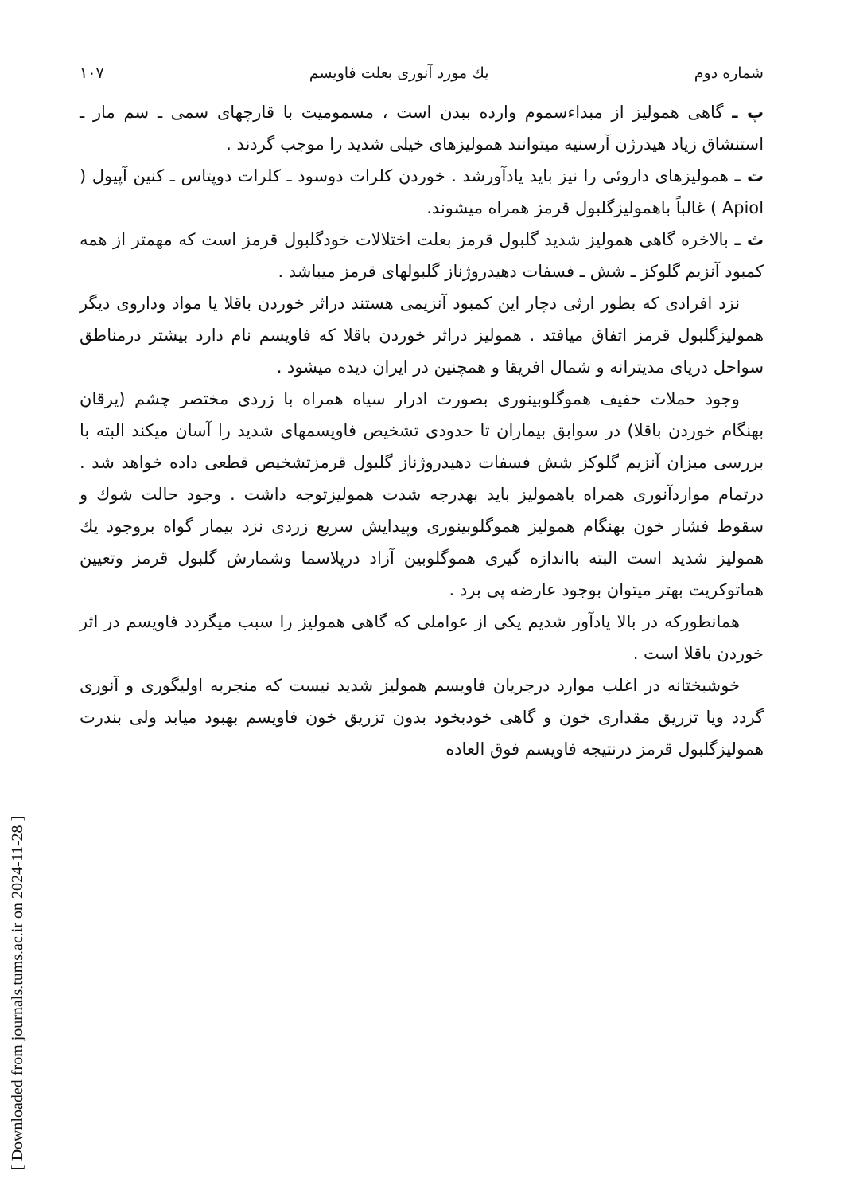[ Downloaded from journals.tums.ac.ir on 2024-11-28 ]
شماره دوم يك مورد آنورى بعلت فاويسم ۱۰۷
پ ـ گاهى هموليز از مبداءسموم وارده ببدن است ، مسموميت با قارچهاى سمى ـ سم مار ـ استنشاق زياد هيدرژن آرسنيه ميتوانند هموليزهاى خيلى شديد را موجب گردند .
ت ـ هموليزهاى داروئى را نيز بايد يادآورشد . خوردن كلرات دوسود ـ كلرات دوپتاس ـ كنين آپيول ( Apiol ) غالباً باهموليزگلبول قرمز همراه ميشوند.
ث ـ بالاخره گاهى هموليز شديد گلبول قرمز بعلت اختلالات خودگلبول قرمز است كه مهمتر از همه كمبود آنزيم گلوكز ـ شش ـ فسفات دهيدروژناز گلبولهاى قرمز ميباشد .
نزد افرادى كه بطور ارثى دچار اين كمبود آنزيمى هستند دراثر خوردن باقلا يا مواد وداروى ديگر هموليزگلبول قرمز اتفاق ميافتد . هموليز دراثر خوردن باقلا كه فاويسم نام دارد بيشتر درمناطق سواحل درياى مديترانه و شمال افريقا و همچنين در ايران ديده ميشود .
وجود حملات خفيف هموگلوبينورى بصورت ادرار سياه همراه با زردى مختصر چشم (يرقان بهنگام خوردن باقلا) در سوابق بيماران تا حدودى تشخيص فاويسمهاى شديد را آسان ميكند البته با بررسى ميزان آنزيم گلوكز شش فسفات دهيدروژناز گلبول قرمزتشخيص قطعى داده خواهد شد . درتمام مواردآنورى همراه باهموليز بايد بهدرجه شدت هموليزتوجه داشت . وجود حالت شوك و سقوط فشار خون بهنگام هموليز هموگلوبينورى وپيدايش سريع زردى نزد بيمار گواه بروجود يك هموليز شديد است البته بااندازه گيرى هموگلوبين آزاد درپلاسما وشمارش گلبول قرمز وتعيين هماتوكريت بهتر ميتوان بوجود عارضه پى برد .
همانطوركه در بالا يادآور شديم يكى از عواملى كه گاهى هموليز را سبب ميگردد فاويسم در اثر خوردن باقلا است .
خوشبختانه در اغلب موارد درجريان فاويسم هموليز شديد نيست كه منجربه اوليگورى و آنورى گردد ويا تزريق مقدارى خون و گاهى خودبخود بدون تزريق خون فاويسم بهبود ميابد ولى بندرت هموليزگلبول قرمز درنتيجه فاويسم فوق العاده